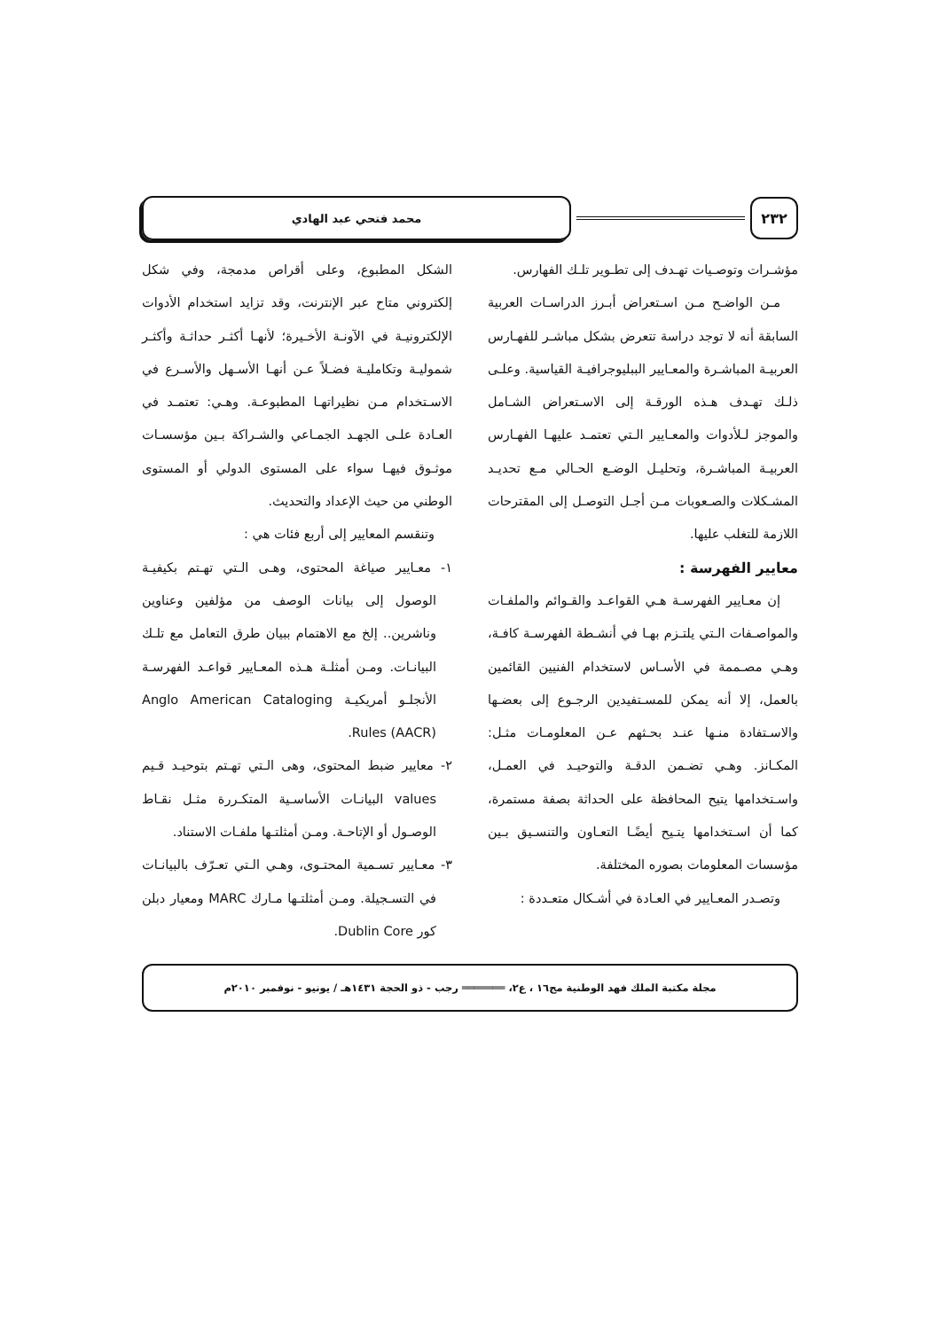٢٣٢
محمد فتحي عبد الهادي
مؤشـرات وتوصـيات تهـدف إلى تطـوير تلـك الفهارس.
مـن الواضـح مـن اسـتعراض أبـرز الدراسـات العربية السابقة أنه لا توجد دراسة تتعرض بشكل مباشـر للفهـارس العربيـة المباشـرة والمعـايير الببليوجرافيـة القياسية. وعلـى ذلـك تهـدف هـذه الورقـة إلى الاسـتعراض الشـامل والموجز لـلأدوات والمعـايير الـتي تعتمـد عليهـا الفهـارس العربيـة المباشـرة، وتحليـل الوضـع الحـالي مـع تحديـد المشـكلات والصـعوبات مـن أجـل التوصـل إلى المقترحات اللازمة للتغلب عليها.
معايير الفهرسة :
إن معـايير الفهرسـة هـي القواعـد والقـوائم والملفـات والمواصـفات الـتي يلتـزم بهـا في أنشـطة الفهرسـة كافـة، وهـي مصـممة في الأسـاس لاستخدام الفنيين القائمين بالعمل، إلا أنه يمكن للمسـتفيدين الرجـوع إلى بعضـها والاسـتفادة منـها عنـد بحـثهم عـن المعلومـات مثـل: المكـانز. وهـي تضـمن الدقـة والتوحيـد في العمـل، واسـتخدامها يتيح المحافظة على الحداثة بصفة مستمرة، كما أن اسـتخدامها يتـيح أيضًـا التعـاون والتنسـيق بـين مؤسسات المعلومات بصوره المختلفة.
وتصـدر المعـايير في العـادة في أشـكال متعـددة :
الشكل المطبوع، وعلى أقراص مدمجة، وفي شكل إلكتروني متاح عبر الإنترنت، وقد تزايد استخدام الأدوات الإلكترونيـة في الآونـة الأخـيرة؛ لأنهـا أكثـر حداثـة وأكثـر شموليـة وتكامليـة فضـلاً عـن أنهـا الأسـهل والأسـرع في الاسـتخدام مـن نظيراتهـا المطبوعـة. وهـي: تعتمـد في العـادة علـى الجهـد الجمـاعي والشـراكة بـين مؤسسـات موثـوق فيهـا سواء على المستوى الدولي أو المستوى الوطني من حيث الإعداد والتحديث.
وتنقسم المعايير إلى أربع فئات هي :
١- معـايير صياغة المحتوى، وهـى الـتي تهـتم بكيفيـة الوصول إلى بيانات الوصف من مؤلفين وعناوين وناشرين.. إلخ مع الاهتمام ببيان طرق التعامل مع تلـك البيانـات. ومـن أمثلـة هـذه المعـايير قواعـد الفهرسـة الأنجلـو أمريكيـة Anglo American Cataloging Rules (AACR).
٢- معايير ضبط المحتوى، وهى الـتي تهـتم بتوحيـد قـيم values البيانـات الأساسـية المتكـررة مثـل نقـاط الوصـول أو الإتاحـة. ومـن أمثلتـها ملفـات الاستناد.
٣- معـايير تسـمية المحتـوى، وهـي الـتي تعـرّف بالبيانـات في التسـجيلة. ومـن أمثلتـها مـارك MARC ومعيار دبلن كور Dublin Core.
مجلة مكتبة الملك فهد الوطنية مج١٦ ، ع٢، ═══════ رجب - ذو الحجة ١٤٣١هـ / يونيو - نوفمبر ٢٠١٠م